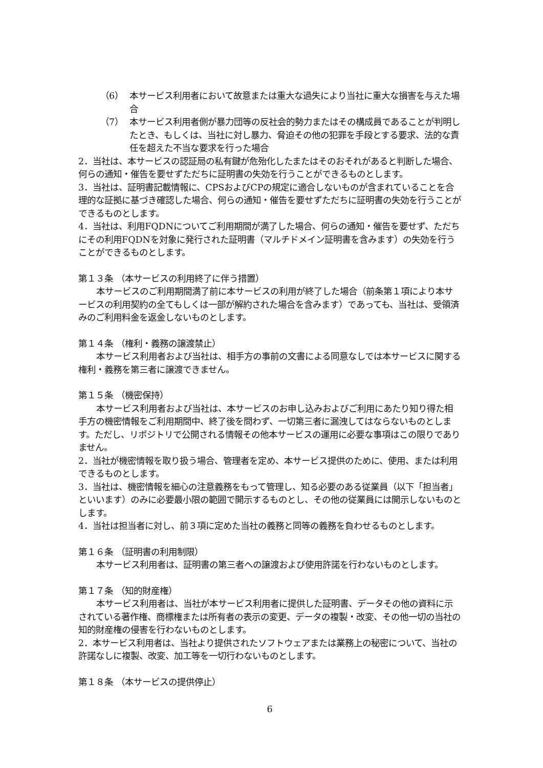（6） 本サービス利用者において故意または重大な過失により当社に重大な損害を与えた場合
（7） 本サービス利用者側が暴力団等の反社会的勢力またはその構成員であることが判明したとき、もしくは、当社に対し暴力、脅迫その他の犯罪を手段とする要求、法的な責任を超えた不当な要求を行った場合
2．当社は、本サービスの認証局の私有鍵が危殆化したまたはそのおそれがあると判断した場合、何らの通知・催告を要せずただちに証明書の失効を行うことができるものとします。
3．当社は、証明書記載情報に、CPSおよびCPの規定に適合しないものが含まれていることを合理的な証拠に基づき確認した場合、何らの通知・催告を要せずただちに証明書の失効を行うことができるものとします。
4．当社は、利用FQDNについてご利用期間が満了した場合、何らの通知・催告を要せず、ただちにその利用FQDNを対象に発行された証明書（マルチドメイン証明書を含みます）の失効を行うことができるものとします。
第１３条 （本サービスの利用終了に伴う措置）
本サービスのご利用期間満了前に本サービスの利用が終了した場合（前条第１項により本サービスの利用契約の全てもしくは一部が解約された場合を含みます）であっても、当社は、受領済みのご利用料金を返金しないものとします。
第１４条 （権利・義務の譲渡禁止）
本サービス利用者および当社は、相手方の事前の文書による同意なしでは本サービスに関する権利・義務を第三者に譲渡できません。
第１５条 （機密保持）
本サービス利用者および当社は、本サービスのお申し込みおよびご利用にあたり知り得た相手方の機密情報をご利用期間中、終了後を問わず、一切第三者に漏洩してはならないものとします。ただし、リポジトリで公開される情報その他本サービスの運用に必要な事項はこの限りでありません。
2．当社が機密情報を取り扱う場合、管理者を定め、本サービス提供のために、使用、または利用できるものとします。
3．当社は、機密情報を細心の注意義務をもって管理し、知る必要のある従業員（以下「担当者」といいます）のみに必要最小限の範囲で開示するものとし、その他の従業員には開示しないものとします。
4．当社は担当者に対し、前３項に定めた当社の義務と同等の義務を負わせるものとします。
第１６条 （証明書の利用制限）
本サービス利用者は、証明書の第三者への譲渡および使用許諾を行わないものとします。
第１７条 （知的財産権）
本サービス利用者は、当社が本サービス利用者に提供した証明書、データその他の資料に示されている著作権、商標権または所有者の表示の変更、データの複製・改変、その他一切の当社の知的財産権の侵害を行わないものとします。
2．本サービス利用者は、当社より提供されたソフトウェアまたは業務上の秘密について、当社の許諾なしに複製、改変、加工等を一切行わないものとします。
第１８条 （本サービスの提供停止）
6